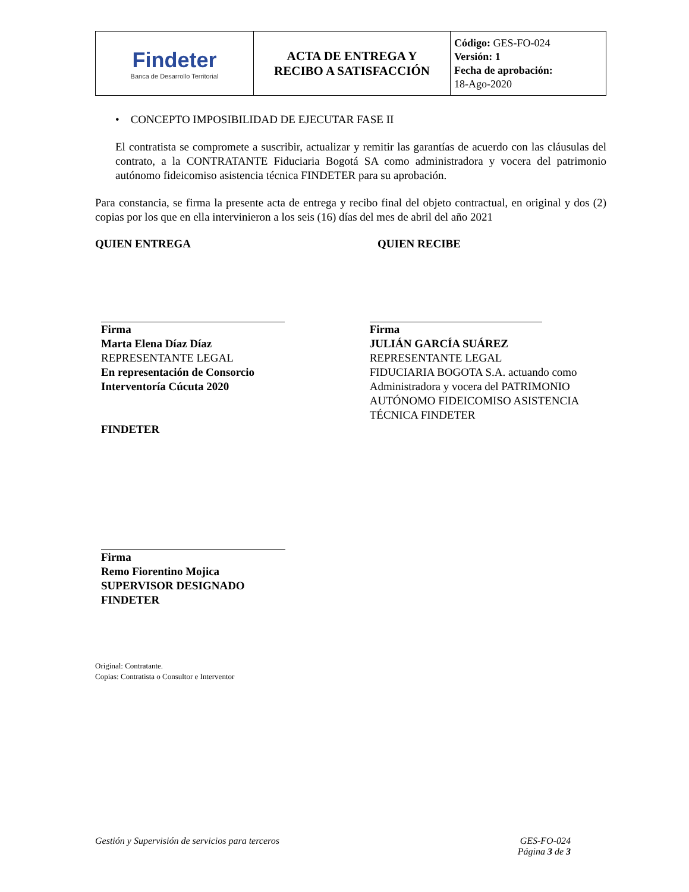| Findeter Banca de Desarrollo Territorial | ACTA DE ENTREGA Y RECIBO A SATISFACCIÓN | Código: GES-FO-024 Versión: 1 Fecha de aprobación: 18-Ago-2020 |
• CONCEPTO IMPOSIBILIDAD DE EJECUTAR FASE II
El contratista se compromete a suscribir, actualizar y remitir las garantías de acuerdo con las cláusulas del contrato, a la CONTRATANTE Fiduciaria Bogotá SA como administradora y vocera del patrimonio autónomo fideicomiso asistencia técnica FINDETER para su aprobación.
Para constancia, se firma la presente acta de entrega y recibo final del objeto contractual, en original y dos (2) copias por los que en ella intervinieron a los seis (16) días del mes de abril del año 2021
QUIEN ENTREGA QUIEN RECIBE
Firma
Marta Elena Díaz Díaz
REPRESENTANTE LEGAL
En representación de Consorcio Interventoría Cúcuta 2020
Firma
JULIÁN GARCÍA SUÁREZ
REPRESENTANTE LEGAL
FIDUCIARIA BOGOTA S.A. actuando como Administradora y vocera del PATRIMONIO AUTÓNOMO FIDEICOMISO ASISTENCIA TÉCNICA FINDETER
FINDETER
Firma
Remo Fiorentino Mojica
SUPERVISOR DESIGNADO
FINDETER
Original: Contratante.
Copias: Contratista o Consultor e Interventor
Gestión y Supervisión de servicios para terceros GES-FO-024
Página 3 de 3